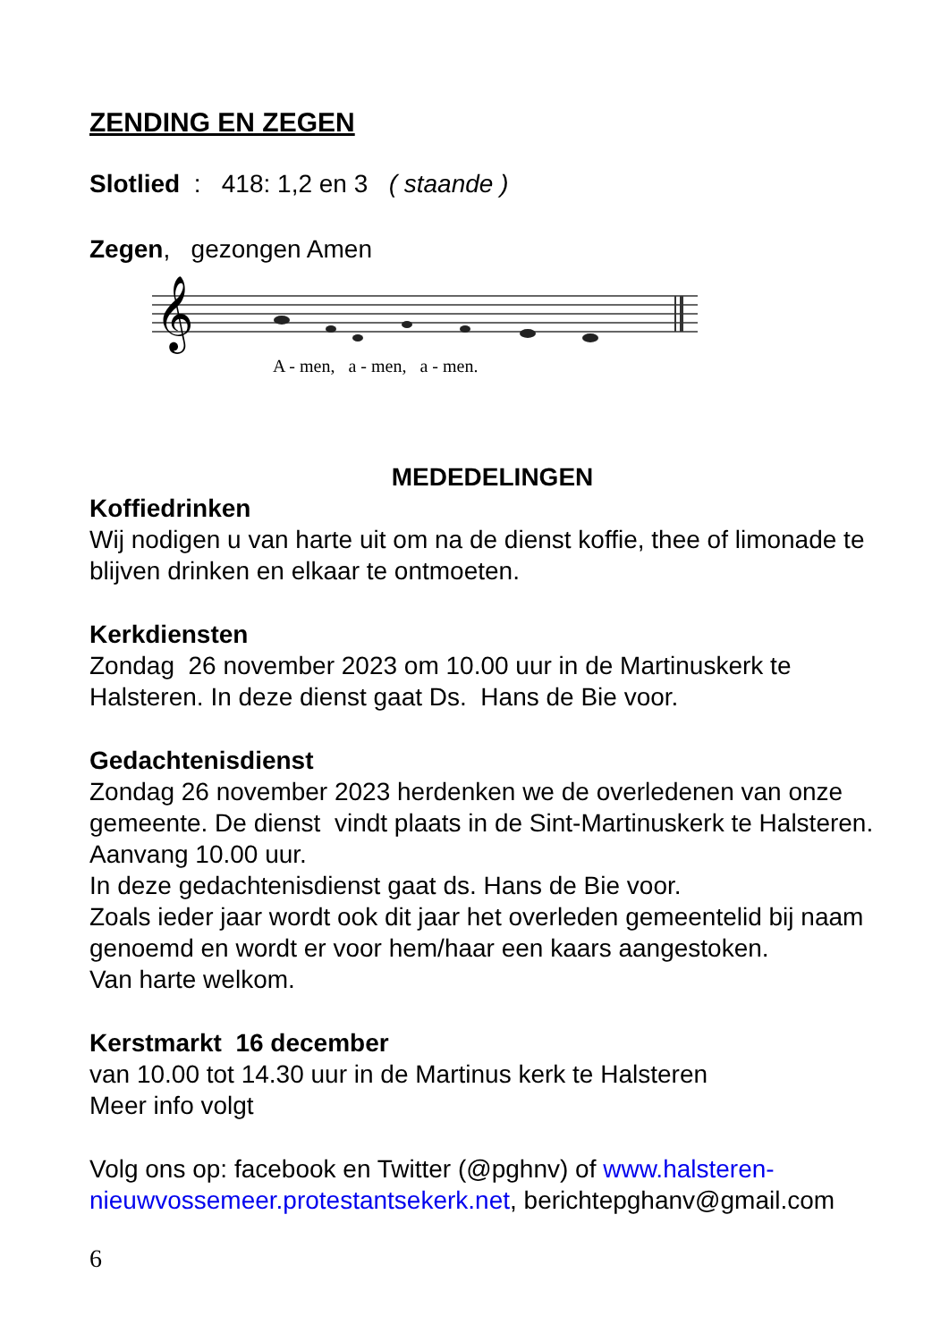ZENDING EN ZEGEN
Slotlied : 418: 1,2 en 3 ( staande )
Zegen, gezongen Amen
𝄞
A - men, a - men, a - men.
MEDEDELINGEN
Koffiedrinken
Wij nodigen u van harte uit om na de dienst koffie, thee of limonade te blijven drinken en elkaar te ontmoeten.
Kerkdiensten
Zondag 26 november 2023 om 10.00 uur in de Martinuskerk te Halsteren. In deze dienst gaat Ds. Hans de Bie voor.
Gedachtenisdienst
Zondag 26 november 2023 herdenken we de overledenen van onze gemeente. De dienst vindt plaats in de Sint-Martinuskerk te Halsteren. Aanvang 10.00 uur.
In deze gedachtenisdienst gaat ds. Hans de Bie voor.
Zoals ieder jaar wordt ook dit jaar het overleden gemeentelid bij naam genoemd en wordt er voor hem/haar een kaars aangestoken.
Van harte welkom.
Kerstmarkt 16 december
van 10.00 tot 14.30 uur in de Martinus kerk te Halsteren
Meer info volgt
Volg ons op: facebook en Twitter (@pghnv) of www.halsteren-nieuwvossemeer.protestantsekerk.net, berichtepghanv@gmail.com
6